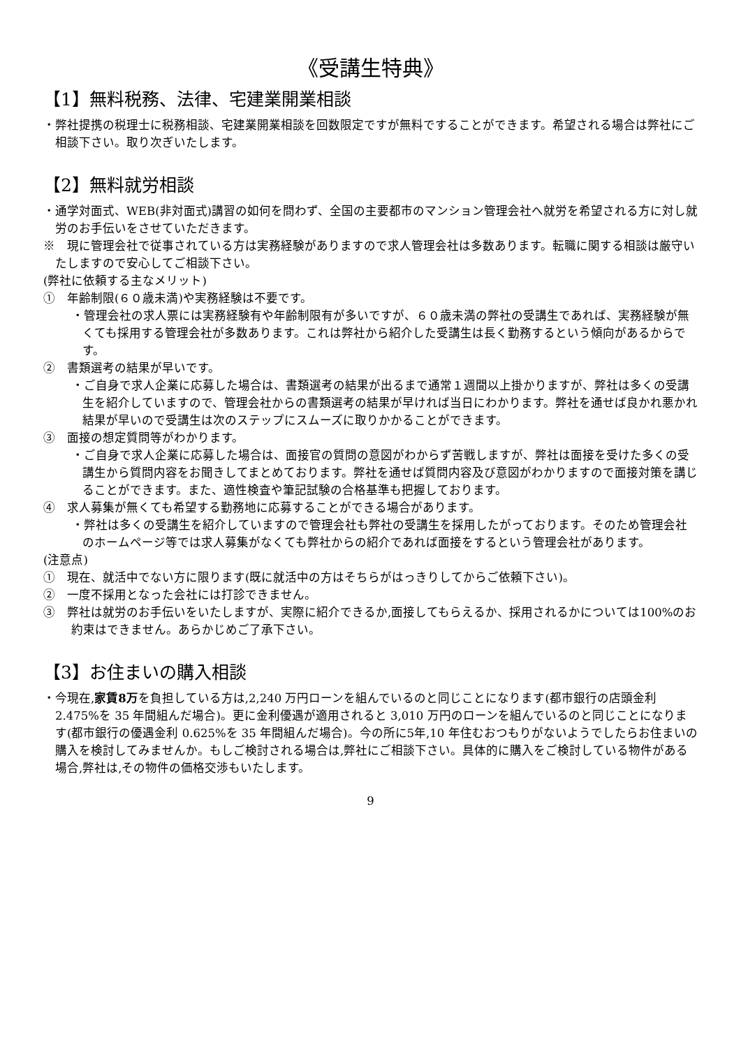《受講生特典》
【1】無料税務、法律、宅建業開業相談
・弊社提携の税理士に税務相談、宅建業開業相談を回数限定ですが無料ですることができます。希望される場合は弊社にご相談下さい。取り次ぎいたします。
【2】無料就労相談
・通学対面式、WEB(非対面式)講習の如何を問わず、全国の主要都市のマンション管理会社へ就労を希望される方に対し就労のお手伝いをさせていただきます。
※　現に管理会社で従事されている方は実務経験がありますので求人管理会社は多数あります。転職に関する相談は厳守いたしますので安心してご相談下さい。
(弊社に依頼する主なメリット)
①　年齢制限(６０歳未満)や実務経験は不要です。
・管理会社の求人票には実務経験有や年齢制限有が多いですが、６０歳未満の弊社の受講生であれば、実務経験が無くても採用する管理会社が多数あります。これは弊社から紹介した受講生は長く勤務するという傾向があるからです。
②　書類選考の結果が早いです。
・ご自身で求人企業に応募した場合は、書類選考の結果が出るまで通常１週間以上掛かりますが、弊社は多くの受講生を紹介していますので、管理会社からの書類選考の結果が早ければ当日にわかります。弊社を通せば良かれ悪かれ結果が早いので受講生は次のステップにスムーズに取りかかることができます。
③　面接の想定質問等がわかります。
・ご自身で求人企業に応募した場合は、面接官の質問の意図がわからず苦戦しますが、弊社は面接を受けた多くの受講生から質問内容をお聞きしてまとめております。弊社を通せば質問内容及び意図がわかりますので面接対策を講じることができます。また、適性検査や筆記試験の合格基準も把握しております。
④　求人募集が無くても希望する勤務地に応募することができる場合があります。
・弊社は多くの受講生を紹介していますので管理会社も弊社の受講生を採用したがっております。そのため管理会社のホームページ等では求人募集がなくても弊社からの紹介であれば面接をするという管理会社があります。
(注意点)
①　現在、就活中でない方に限ります(既に就活中の方はそちらがはっきりしてからご依頼下さい)。
②　一度不採用となった会社には打診できません。
③　弊社は就労のお手伝いをいたしますが、実際に紹介できるか,面接してもらえるか、採用されるかについては100%のお約束はできません。あらかじめご了承下さい。
【3】お住まいの購入相談
・今現在,家賃8万を負担している方は,2,240 万円ローンを組んでいるのと同じことになります(都市銀行の店頭金利 2.475%を 35 年間組んだ場合)。更に金利優遇が適用されると 3,010 万円のローンを組んでいるのと同じことになります(都市銀行の優遇金利 0.625%を 35 年間組んだ場合)。今の所に5年,10 年住むおつもりがないようでしたらお住まいの購入を検討してみませんか。もしご検討される場合は,弊社にご相談下さい。具体的に購入をご検討している物件がある場合,弊社は,その物件の価格交渉もいたします。
9